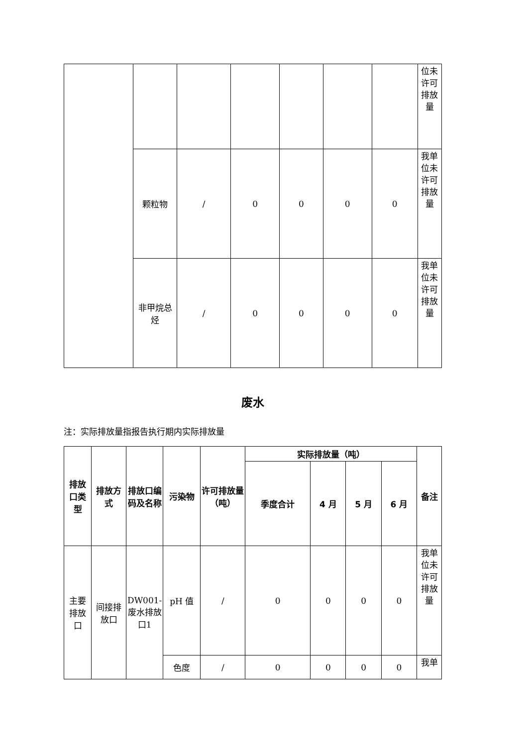| | | | | | | | 位未许可排放量 |
| | 颗粒物 | / | 0 | 0 | 0 | 0 | 我单位未许可排放量 |
| | 非甲烷总烃 | / | 0 | 0 | 0 | 0 | 我单位未许可排放量 |
废水
注：实际排放量指报告执行期内实际排放量
| 排放口类型 | 排放方式 | 排放口编码及名称 | 污染物 | 许可排放量（吨） | 实际排放量（吨） | | | | 备注 |
| --- | --- | --- | --- | --- | --- | --- | --- | --- | --- |
| | | | | | 季度合计 | 4 月 | 5 月 | 6 月 | |
| 主要排放口 | 间接排放口 | DW001-废水排放口1 | pH 值 | / | 0 | 0 | 0 | 0 | 我单位未许可排放量 |
| | | | 色度 | / | 0 | 0 | 0 | 0 | 我单 |